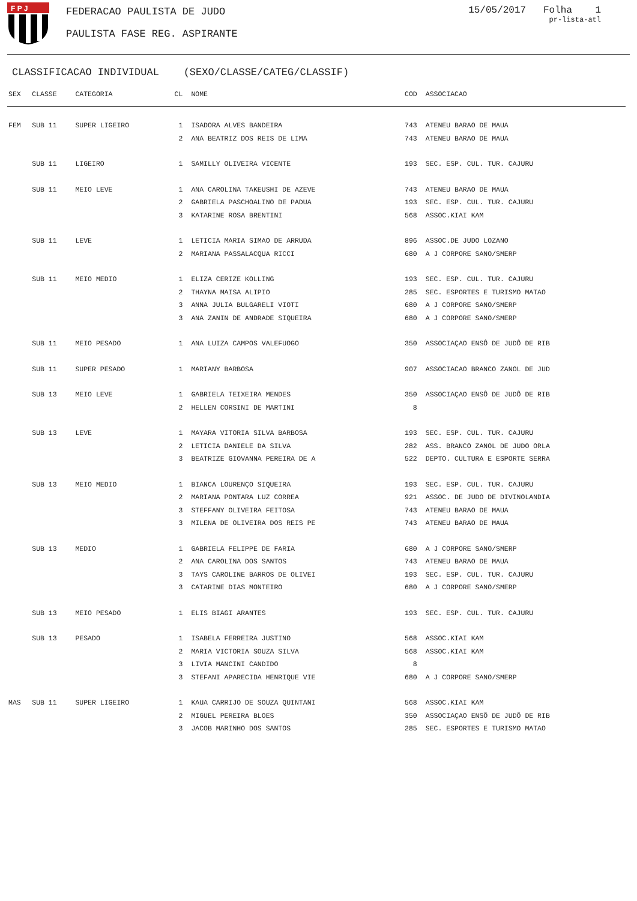F P J
FEDERACAO PAULISTA DE JUDO
PAULISTA FASE REG. ASPIRANTE
15/05/2017 Folha 1
pr-lista-atl
CLASSIFICACAO INDIVIDUAL (SEXO/CLASSE/CATEG/CLASSIF)
| SEX | CLASSE | CATEGORIA | CL | NOME | COD | ASSOCIACAO |
| --- | --- | --- | --- | --- | --- | --- |
| FEM | SUB 11 | SUPER LIGEIRO | 1 | ISADORA ALVES BANDEIRA | 743 | ATENEU BARAO DE MAUA |
| | | | 2 | ANA BEATRIZ DOS REIS DE LIMA | 743 | ATENEU BARAO DE MAUA |
| | SUB 11 | LIGEIRO | 1 | SAMILLY OLIVEIRA VICENTE | 193 | SEC. ESP. CUL. TUR. CAJURU |
| | SUB 11 | MEIO LEVE | 1 | ANA CAROLINA TAKEUSHI DE AZEVE | 743 | ATENEU BARAO DE MAUA |
| | | | 2 | GABRIELA PASCHOALINO DE PADUA | 193 | SEC. ESP. CUL. TUR. CAJURU |
| | | | 3 | KATARINE ROSA BRENTINI | 568 | ASSOC.KIAI KAM |
| | SUB 11 | LEVE | 1 | LETICIA MARIA SIMAO DE ARRUDA | 896 | ASSOC.DE JUDO LOZANO |
| | | | 2 | MARIANA PASSALACQUA RICCI | 680 | A J CORPORE SANO/SMERP |
| | SUB 11 | MEIO MEDIO | 1 | ELIZA CERIZE KOLLING | 193 | SEC. ESP. CUL. TUR. CAJURU |
| | | | 2 | THAYNA MAISA ALIPIO | 285 | SEC. ESPORTES E TURISMO MATAO |
| | | | 3 | ANNA JULIA BULGARELI VIOTI | 680 | A J CORPORE SANO/SMERP |
| | | | 3 | ANA ZANIN DE ANDRADE SIQUEIRA | 680 | A J CORPORE SANO/SMERP |
| | SUB 11 | MEIO PESADO | 1 | ANA LUIZA CAMPOS VALEFUOGO | 350 | ASSOCIAÇAO ENSÔ DE JUDÔ DE RIB |
| | SUB 11 | SUPER PESADO | 1 | MARIANY BARBOSA | 907 | ASSOCIACAO BRANCO ZANOL DE JUD |
| | SUB 13 | MEIO LEVE | 1 | GABRIELA TEIXEIRA MENDES | 350 | ASSOCIAÇAO ENSÔ DE JUDÔ DE RIB |
| | | | 2 | HELLEN CORSINI DE MARTINI | 8 | |
| | SUB 13 | LEVE | 1 | MAYARA VITORIA SILVA BARBOSA | 193 | SEC. ESP. CUL. TUR. CAJURU |
| | | | 2 | LETICIA DANIELE DA SILVA | 282 | ASS. BRANCO ZANOL DE JUDO ORLA |
| | | | 3 | BEATRIZE GIOVANNA PEREIRA DE A | 522 | DEPTO. CULTURA E ESPORTE SERRA |
| | SUB 13 | MEIO MEDIO | 1 | BIANCA LOURENÇO SIQUEIRA | 193 | SEC. ESP. CUL. TUR. CAJURU |
| | | | 2 | MARIANA PONTARA LUZ CORREA | 921 | ASSOC. DE JUDO DE DIVINOLANDIA |
| | | | 3 | STEFFANY OLIVEIRA FEITOSA | 743 | ATENEU BARAO DE MAUA |
| | | | 3 | MILENA DE OLIVEIRA DOS REIS PE | 743 | ATENEU BARAO DE MAUA |
| | SUB 13 | MEDIO | 1 | GABRIELA FELIPPE DE FARIA | 680 | A J CORPORE SANO/SMERP |
| | | | 2 | ANA CAROLINA DOS SANTOS | 743 | ATENEU BARAO DE MAUA |
| | | | 3 | TAYS CAROLINE BARROS DE OLIVEI | 193 | SEC. ESP. CUL. TUR. CAJURU |
| | | | 3 | CATARINE DIAS MONTEIRO | 680 | A J CORPORE SANO/SMERP |
| | SUB 13 | MEIO PESADO | 1 | ELIS BIAGI ARANTES | 193 | SEC. ESP. CUL. TUR. CAJURU |
| | SUB 13 | PESADO | 1 | ISABELA FERREIRA JUSTINO | 568 | ASSOC.KIAI KAM |
| | | | 2 | MARIA VICTORIA SOUZA SILVA | 568 | ASSOC.KIAI KAM |
| | | | 3 | LIVIA MANCINI CANDIDO | 8 | |
| | | | 3 | STEFANI APARECIDA HENRIQUE VIE | 680 | A J CORPORE SANO/SMERP |
| MAS | SUB 11 | SUPER LIGEIRO | 1 | KAUA CARRIJO DE SOUZA QUINTANI | 568 | ASSOC.KIAI KAM |
| | | | 2 | MIGUEL PEREIRA BLOES | 350 | ASSOCIAÇAO ENSÔ DE JUDÔ DE RIB |
| | | | 3 | JACOB MARINHO DOS SANTOS | 285 | SEC. ESPORTES E TURISMO MATAO |